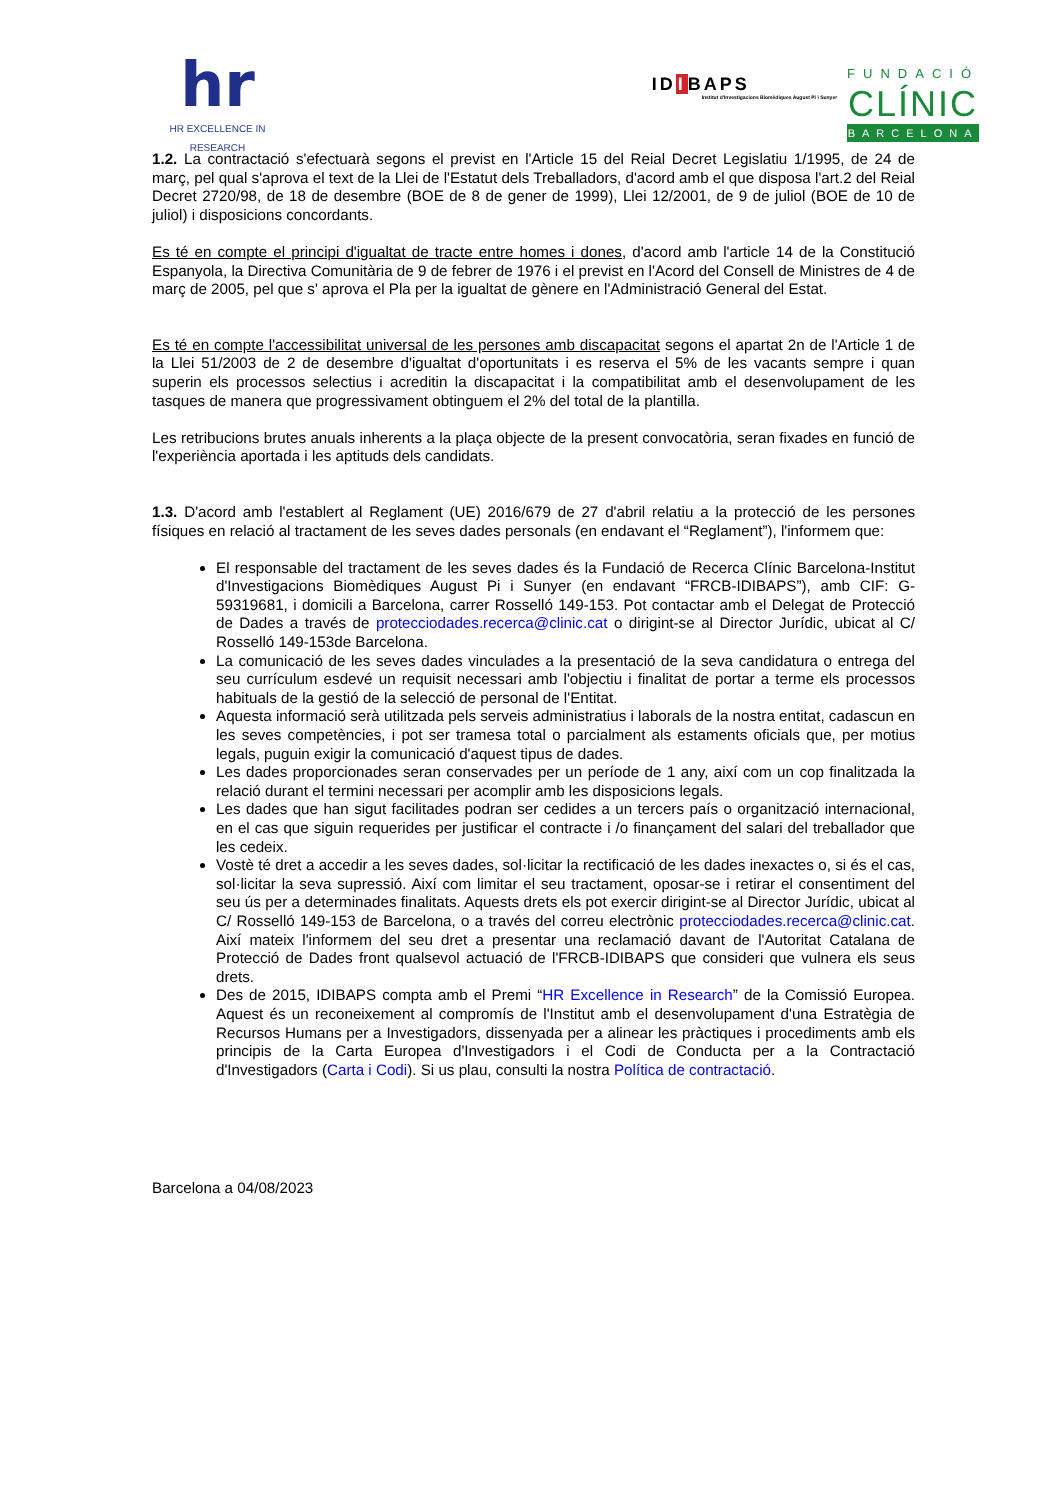hr
HR EXCELLENCE IN RESEARCH
IDIBAPS
Institut d'Investigacions Biomèdiques August Pi i Sunyer
FUNDACIÓ
CLÍNIC
BARCELONA
1.2. La contractació s'efectuarà segons el previst en l'Article 15 del Reial Decret Legislatiu 1/1995, de 24 de març, pel qual s'aprova el text de la Llei de l'Estatut dels Treballadors, d'acord amb el que disposa l'art.2 del Reial Decret 2720/98, de 18 de desembre (BOE de 8 de gener de 1999), Llei 12/2001, de 9 de juliol (BOE de 10 de juliol) i disposicions concordants.
Es té en compte el principi d'igualtat de tracte entre homes i dones, d'acord amb l'article 14 de la Constitució Espanyola, la Directiva Comunitària de 9 de febrer de 1976 i el previst en l'Acord del Consell de Ministres de 4 de març de 2005, pel que s' aprova el Pla per la igualtat de gènere en l'Administració General del Estat.
Es té en compte l'accessibilitat universal de les persones amb discapacitat segons el apartat 2n de l'Article 1 de la Llei 51/2003 de 2 de desembre d'igualtat d'oportunitats i es reserva el 5% de les vacants sempre i quan superin els processos selectius i acreditin la discapacitat i la compatibilitat amb el desenvolupament de les tasques de manera que progressivament obtinguem el 2% del total de la plantilla.
Les retribucions brutes anuals inherents a la plaça objecte de la present convocatòria, seran fixades en funció de l'experiència aportada i les aptituds dels candidats.
1.3. D'acord amb l'establert al Reglament (UE) 2016/679 de 27 d'abril relatiu a la protecció de les persones físiques en relació al tractament de les seves dades personals (en endavant el “Reglament”), l'informem que:
El responsable del tractament de les seves dades és la Fundació de Recerca Clínic Barcelona-Institut d'Investigacions Biomèdiques August Pi i Sunyer (en endavant “FRCB-IDIBAPS”), amb CIF: G-59319681, i domicili a Barcelona, carrer Rosselló 149-153. Pot contactar amb el Delegat de Protecció de Dades a través de protecciodades.recerca@clinic.cat o dirigint-se al Director Jurídic, ubicat al C/ Rosselló 149-153de Barcelona.
La comunicació de les seves dades vinculades a la presentació de la seva candidatura o entrega del seu currículum esdevé un requisit necessari amb l'objectiu i finalitat de portar a terme els processos habituals de la gestió de la selecció de personal de l'Entitat.
Aquesta informació serà utilitzada pels serveis administratius i laborals de la nostra entitat, cadascun en les seves competències, i pot ser tramesa total o parcialment als estaments oficials que, per motius legals, puguin exigir la comunicació d'aquest tipus de dades.
Les dades proporcionades seran conservades per un període de 1 any, així com un cop finalitzada la relació durant el termini necessari per acomplir amb les disposicions legals.
Les dades que han sigut facilitades podran ser cedides a un tercers país o organització internacional, en el cas que siguin requerides per justificar el contracte i /o finançament del salari del treballador que les cedeix.
Vostè té dret a accedir a les seves dades, sol·licitar la rectificació de les dades inexactes o, si és el cas, sol·licitar la seva supressió. Així com limitar el seu tractament, oposar-se i retirar el consentiment del seu ús per a determinades finalitats. Aquests drets els pot exercir dirigint-se al Director Jurídic, ubicat al C/ Rosselló 149-153 de Barcelona, o a través del correu electrònic protecciodades.recerca@clinic.cat. Així mateix l'informem del seu dret a presentar una reclamació davant de l'Autoritat Catalana de Protecció de Dades front qualsevol actuació de l'FRCB-IDIBAPS que consideri que vulnera els seus drets.
Des de 2015, IDIBAPS compta amb el Premi “HR Excellence in Research” de la Comissió Europea. Aquest és un reconeixement al compromís de l'Institut amb el desenvolupament d'una Estratègia de Recursos Humans per a Investigadors, dissenyada per a alinear les pràctiques i procediments amb els principis de la Carta Europea d'Investigadors i el Codi de Conducta per a la Contractació d'Investigadors (Carta i Codi). Si us plau, consulti la nostra Política de contractació.
Barcelona a 04/08/2023